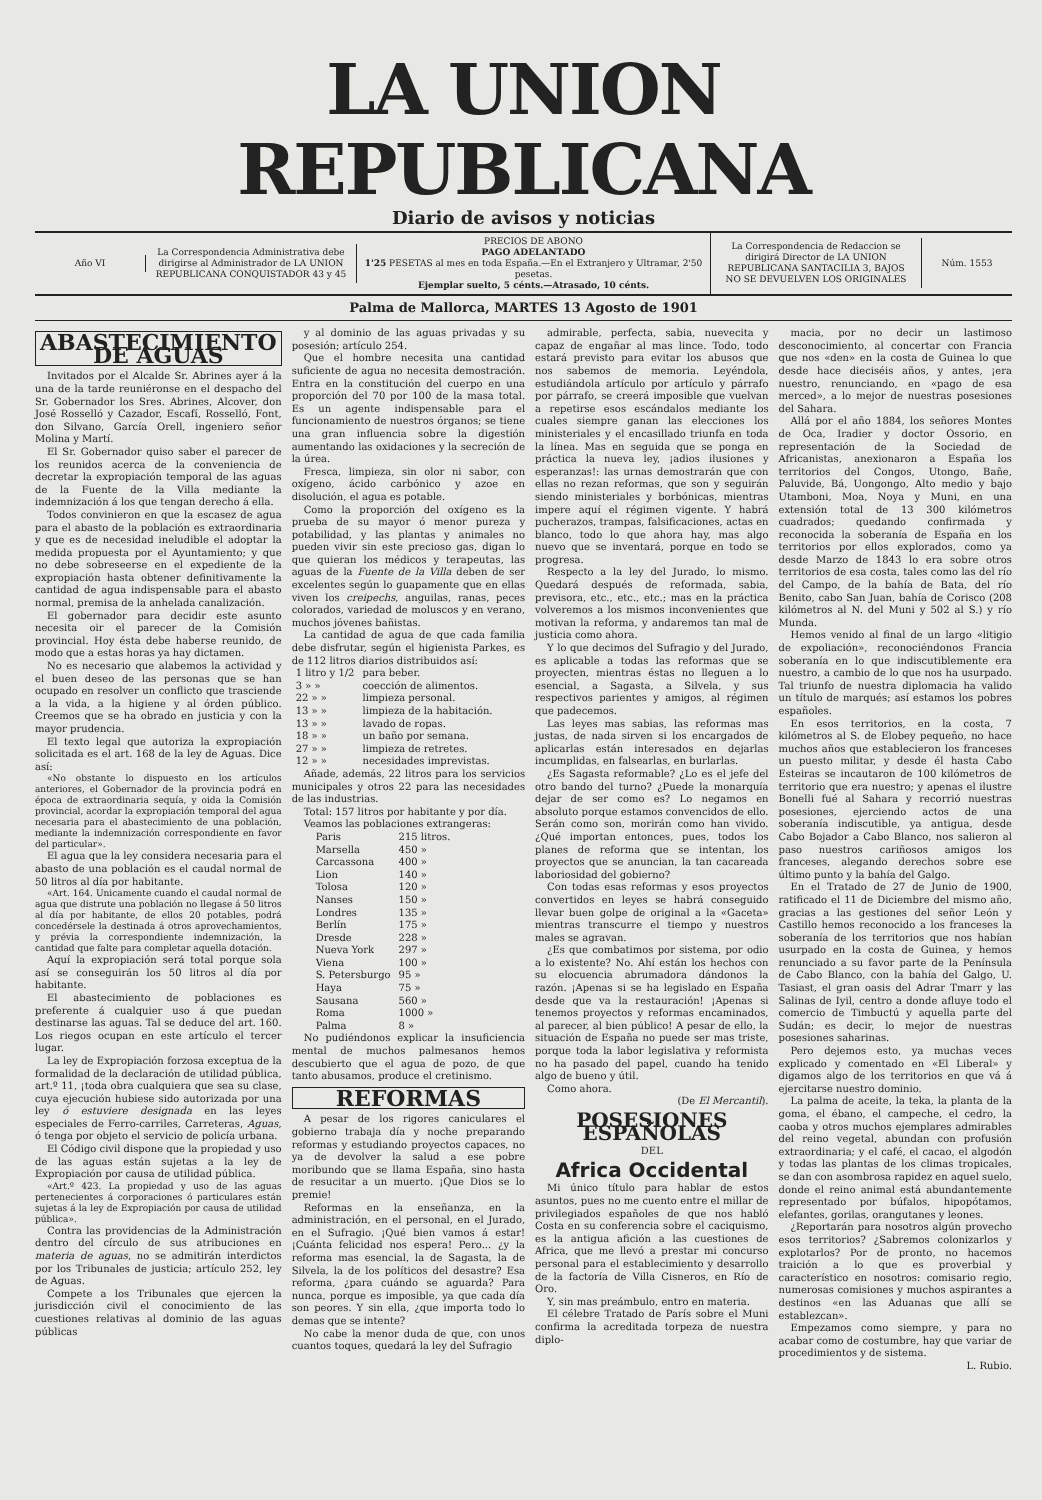LA UNION REPUBLICANA
Diario de avisos y noticias
Año VI
La Correspondencia Administrativa debe dirigirse al Administrador de LA UNION REPUBLICANA CONQUISTADOR 43 y 45
PRECIOS DE ABONO
PAGO ADELANTADO
1'25 PESETAS al mes en toda España.—En el Extranjero y Ultramar, 2'50 pesetas.
Ejemplar suelto, 5 cénts.—Atrasado, 10 cénts.
La Correspondencia de Redaccion se dirigirá Director de LA UNION REPUBLICANA SANTACILIA 3, BAJOS
NO SE DEVUELVEN LOS ORIGINALES
Núm. 1553
Palma de Mallorca, MARTES 13 Agosto de 1901
ABASTECIMIENTO DE AGUAS
Invitados por el Alcalde Sr. Abrines ayer á la una de la tarde reuniéronse en el despacho del Sr. Gobernador los Sres. Abrines, Alcover, don José Rosselló y Cazador, Escafí, Rosselló, Font, don Silvano, García Orell, ingeniero señor Molina y Martí.
El Sr. Gobernador quiso saber el parecer de los reunidos acerca de la conveniencia de decretar la expropiación temporal de las aguas de la Fuente de la Villa mediante la indemnización á los que tengan derecho á ella.
Todos convinieron en que la escasez de agua para el abasto de la población es extraordinaria y que es de necesidad ineludible el adoptar la medida propuesta por el Ayuntamiento; y que no debe sobreseerse en el expediente de la expropiación hasta obtener definitivamente la cantidad de agua indispensable para el abasto normal, premisa de la anhelada canalización.
El gobernador para decidir este asunto necesita oir el parecer de la Comisión provincial. Hoy ésta debe haberse reunido, de modo que a estas horas ya hay dictamen.
No es necesario que alabemos la actividad y el buen deseo de las personas que se han ocupado en resolver un conflicto que trasciende a la vida, a la higiene y al órden público. Creemos que se ha obrado en justicia y con la mayor prudencia.
El texto legal que autoriza la expropiación solicitada es el art. 168 de la ley de Aguas. Dice así:
«No obstante lo dispuesto en los artículos anteriores, el Gobernador de la provincia podrá en época de extraordinaria sequía, y oida la Comisión provincial, acordar la expropiación temporal del agua necesaria para el abastecimiento de una población, mediante la indemnización correspondiente en favor del particular».
El agua que la ley considera necesaria para el abasto de una población es el caudal normal de 50 litros al día por habitante.
«Art. 164. Unicamente cuando el caudal normal de agua que distrute una población no llegase á 50 litros al día por habitante, de ellos 20 potables, podrá concedérsele la destinada á otros aprovechamientos, y prévia la correspondiente indemnización, la cantidad que falte para completar aquella dotación.
Aquí la expropiación será total porque sola así se conseguirán los 50 litros al día por habitante.
El abastecimiento de poblaciones es preferente á cualquier uso á que puedan destinarse las aguas. Tal se deduce del art. 160. Los riegos ocupan en este artículo el tercer lugar.
La ley de Expropiación forzosa exceptua de la formalidad de la declaración de utilidad pública, art.º 11, ¡toda obra cualquiera que sea su clase, cuya ejecución hubiese sido autorizada por una ley ó estuviere designada en las leyes especiales de Ferro-carriles, Carreteras, Aguas, ó tenga por objeto el servicio de policía urbana.
El Código civil dispone que la propiedad y uso de las aguas están sujetas a la ley de Expropiación por causa de utilidad pública.
«Art.º 423. La propiedad y uso de las aguas pertenecientes á corporaciones ó particulares están sujetas á la ley de Expropiación por causa de utilidad pública».
Contra las providencias de la Administración dentro del círculo de sus atribuciones en materia de aguas, no se admitirán interdictos por los Tribunales de justicia; artículo 252, ley de Aguas.
Compete a los Tribunales que ejercen la jurisdicción civil el conocimiento de las cuestiones relativas al dominio de las aguas públicas
y al dominio de las aguas privadas y su posesión; artículo 254.
Que el hombre necesita una cantidad suficiente de agua no necesita demostración. Entra en la constitución del cuerpo en una proporción del 70 por 100 de la masa total. Es un agente indispensable para el funcionamiento de nuestros órganos; se tiene una gran influencia sobre la digestión aumentando las oxidaciones y la secreción de la úrea.
Fresca, limpieza, sin olor ni sabor, con oxígeno, ácido carbónico y azoe en disolución, el agua es potable.
Como la proporción del oxígeno es la prueba de su mayor ó menor pureza y potabilidad, y las plantas y animales no pueden vivir sin este precioso gas, digan lo que quieran los médicos y terapeutas, las aguas de la Fuente de la Villa deben de ser excelentes según lo guapamente que en ellas viven los creipechs, anguilas, ranas, peces colorados, variedad de moluscos y en verano, muchos jóvenes bañistas.
La cantidad de agua de que cada familia debe disfrutar, según el higienista Parkes, es de 112 litros diarios distribuidos así:
| 1 litro y 1/2 | para beber. |
| 3 » » | coección de alimentos. |
| 22 » » | limpieza personal. |
| 13 » » | limpieza de la habitación. |
| 13 » » | lavado de ropas. |
| 18 » » | un baño por semana. |
| 27 » » | limpieza de retretes. |
| 12 » » | necesidades imprevistas. |
Añade, además, 22 litros para los servicios municipales y otros 22 para las necesidades de las industrias.
Total: 157 litros por habitante y por día.
Veamos las poblaciones extrangeras:
| Paris | 215 litros. |
| Marsella | 450 » |
| Carcassona | 400 » |
| Lion | 140 » |
| Tolosa | 120 » |
| Nanses | 150 » |
| Londres | 135 » |
| Berlín | 175 » |
| Dresde | 228 » |
| Nueva York | 297 » |
| Viena | 100 » |
| S. Petersburgo | 95 » |
| Haya | 75 » |
| Sausana | 560 » |
| Roma | 1000 » |
| Palma | 8 » |
No pudiéndonos explicar la insuficiencia mental de muchos palmesanos hemos descubierto que el agua de pozo, de que tanto abusamos, produce el cretinismo.
REFORMAS
A pesar de los rigores caniculares el gobierno trabaja día y noche preparando reformas y estudiando proyectos capaces, no ya de devolver la salud a ese pobre moribundo que se llama España, sino hasta de resucitar a un muerto. ¡Que Dios se lo premie!
Reformas en la enseñanza, en la administración, en el personal, en el Jurado, en el Sufragio. ¡Qué bien vamos á estar! ¡Cuánta felicidad nos espera! Pero... ¿y la reforma mas esencial, la de Sagasta, la de Silvela, la de los políticos del desastre? Esa reforma, ¿para cuándo se aguarda? Para nunca, porque es imposible, ya que cada día son peores. Y sin ella, ¿que importa todo lo demas que se intente?
No cabe la menor duda de que, con unos cuantos toques, quedará la ley del Sufragio
admirable, perfecta, sabia, nuevecita y capaz de engañar al mas lince. Todo, todo estará previsto para evitar los abusos que nos sabemos de memoria. Leyéndola, estudiándola artículo por artículo y párrafo por párrafo, se creerá imposible que vuelvan a repetirse esos escándalos mediante los cuales siempre ganan las elecciones los ministeriales y el encasillado triunfa en toda la línea. Mas en seguida que se ponga en práctica la nueva ley, ¡adios ilusiones y esperanzas!: las urnas demostrarán que con ellas no rezan reformas, que son y seguirán siendo ministeriales y borbónicas, mientras impere aquí el régimen vigente. Y habrá pucherazos, trampas, falsificaciones, actas en blanco, todo lo que ahora hay, mas algo nuevo que se inventará, porque en todo se progresa.
Respecto a la ley del Jurado, lo mismo. Quedará después de reformada, sabia, previsora, etc., etc., etc.; mas en la práctica volveremos a los mismos inconvenientes que motivan la reforma, y andaremos tan mal de justicia como ahora.
Y lo que decimos del Sufragio y del Jurado, es aplicable a todas las reformas que se proyecten, mientras éstas no lleguen a lo esencial, a Sagasta, a Silvela, y sus respectivos parientes y amigos, al régimen que padecemos.
Las leyes mas sabias, las reformas mas justas, de nada sirven si los encargados de aplicarlas están interesados en dejarlas incumplidas, en falsearlas, en burlarlas.
¿Es Sagasta reformable? ¿Lo es el jefe del otro bando del turno? ¿Puede la monarquía dejar de ser como es? Lo negamos en absoluto porque estamos convencidos de ello. Serán como son, morirán como han vivido. ¿Qué importan entonces, pues, todos los planes de reforma que se intentan, los proyectos que se anuncian, la tan cacareada laboriosidad del gobierno?
Con todas esas reformas y esos proyectos convertidos en leyes se habrá conseguido llevar buen golpe de original a la «Gaceta» mientras transcurre el tiempo y nuestros males se agravan.
¿Es que combatimos por sistema, por odio a lo existente? No. Ahí están los hechos con su elocuencia abrumadora dándonos la razón. ¡Apenas si se ha legislado en España desde que va la restauración! ¡Apenas si tenemos proyectos y reformas encaminados, al parecer, al bien público! A pesar de ello, la situación de España no puede ser mas triste, porque toda la labor legislativa y reformista no ha pasado del papel, cuando ha tenido algo de bueno y útil.
Como ahora.
(De El Mercantil).
POSESIONES ESPAÑOLAS
DEL
Africa Occidental
Mi único título para hablar de estos asuntos, pues no me cuento entre el millar de privilegiados españoles de que nos habló Costa en su conferencia sobre el caciquismo, es la antigua afición a las cuestiones de Africa, que me llevó a prestar mi concurso personal para el establecimiento y desarrollo de la factoría de Villa Cisneros, en Río de Oro.
Y, sin mas preámbulo, entro en materia.
El célebre Tratado de París sobre el Muni confirma la acreditada torpeza de nuestra diplo-
macia, por no decir un lastimoso desconocimiento, al concertar con Francia que nos «den» en la costa de Guinea lo que desde hace dieciséis años, y antes, ¡era nuestro, renunciando, en «pago de esa merced», a lo mejor de nuestras posesiones del Sahara.
Allá por el año 1884, los señores Montes de Oca, Iradier y doctor Ossorio, en representación de la Sociedad de Africanistas, anexionaron a España los territorios del Congos, Utongo, Bañe, Paluvide, Bá, Uongongo, Alto medio y bajo Utamboni, Moa, Noya y Muni, en una extensión total de 13 300 kilómetros cuadrados; quedando confirmada y reconocida la soberanía de España en los territorios por ellos explorados, como ya desde Marzo de 1843 lo era sobre otros territorios de esa costa, tales como las del río del Campo, de la bahía de Bata, del río Benito, cabo San Juan, bahía de Corisco (208 kilómetros al N. del Muni y 502 al S.) y río Munda.
Hemos venido al final de un largo «litigio de expoliación», reconociéndonos Francia soberanía en lo que indiscutiblemente era nuestro, a cambio de lo que nos ha usurpado. Tal triunfo de nuestra diplomacia ha valido un título de marqués; así estamos los pobres españoles.
En esos territorios, en la costa, 7 kilómetros al S. de Elobey pequeño, no hace muchos años que establecieron los franceses un puesto militar, y desde él hasta Cabo Esteiras se incautaron de 100 kilómetros de territorio que era nuestro; y apenas el ilustre Bonelli fué al Sahara y recorrió nuestras posesiones, ejerciendo actos de una soberanía indiscutible, ya antigua, desde Cabo Bojador a Cabo Blanco, nos salieron al paso nuestros cariñosos amigos los franceses, alegando derechos sobre ese último punto y la bahía del Galgo.
En el Tratado de 27 de Junio de 1900, ratificado el 11 de Diciembre del mismo año, gracias a las gestiones del señor León y Castillo hemos reconocido a los franceses la soberanía de los territorios que nos habían usurpado en la costa de Guinea, y hemos renunciado a su favor parte de la Península de Cabo Blanco, con la bahía del Galgo, U. Tasiast, el gran oasis del Adrar Tmarr y las Salinas de Iyil, centro a donde afluye todo el comercio de Timbuctú y aquella parte del Sudán; es decir, lo mejor de nuestras posesiones saharinas.
Pero dejemos esto, ya muchas veces explicado y comentado en «El Liberal» y digamos algo de los territorios en que vá á ejercitarse nuestro dominio.
La palma de aceite, la teka, la planta de la goma, el ébano, el campeche, el cedro, la caoba y otros muchos ejemplares admirables del reino vegetal, abundan con profusión extraordinaria; y el café, el cacao, el algodón y todas las plantas de los climas tropicales, se dan con asombrosa rapidez en aquel suelo, donde el reino animal está abundantemente representado por búfalos, hipopótamos, elefantes, gorilas, orangutanes y leones.
¿Reportarán para nosotros algún provecho esos territorios? ¿Sabremos colonizarlos y explotarlos? Por de pronto, no hacemos traición a lo que es proverbial y característico en nosotros: comisario regio, numerosas comisiones y muchos aspirantes a destinos «en las Aduanas que allí se establezcan».
Empezamos como siempre, y para no acabar como de costumbre, hay que variar de procedimientos y de sistema.
L. Rubio.